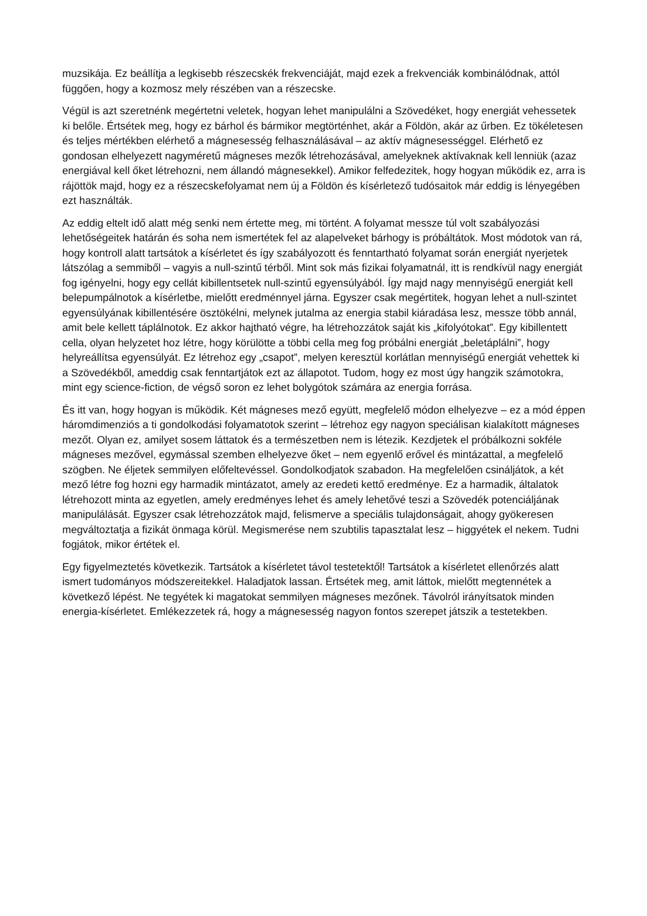muzsikája. Ez beállítja a legkisebb részecskék frekvenciáját, majd ezek a frekvenciák kombinálódnak, attól függően, hogy a kozmosz mely részében van a részecske.
Végül is azt szeretnénk megértetni veletek, hogyan lehet manipulálni a Szövedéket, hogy energiát vehessetek ki belőle. Értsétek meg, hogy ez bárhol és bármikor megtörténhet, akár a Földön, akár az űrben. Ez tökéletesen és teljes mértékben elérhető a mágnesesség felhasználásával – az aktív mágnesességgel. Elérhető ez gondosan elhelyezett nagyméretű mágneses mezők létrehozásával, amelyeknek aktívaknak kell lenniük (azaz energiával kell őket létrehozni, nem állandó mágnesekkel). Amikor felfedezitek, hogy hogyan működik ez, arra is rájöttök majd, hogy ez a részecskefolyamat nem új a Földön és kísérletező tudósaitok már eddig is lényegében ezt használták.
Az eddig eltelt idő alatt még senki nem értette meg, mi történt. A folyamat messze túl volt szabályozási lehetőségeitek határán és soha nem ismertétek fel az alapelveket bárhogy is próbáltátok. Most módotok van rá, hogy kontroll alatt tartsátok a kísérletet és így szabályozott és fenntartható folyamat során energiát nyerjetek látszólag a semmiből – vagyis a null-szintű térből. Mint sok más fizikai folyamatnál, itt is rendkívül nagy energiát fog igényelni, hogy egy cellát kibillentsetek null-szintű egyensúlyából. Így majd nagy mennyiségű energiát kell belepumpálnotok a kísérletbe, mielőtt eredménnyel járna. Egyszer csak megértitek, hogyan lehet a null-szintet egyensúlyának kibillentésére ösztökélni, melynek jutalma az energia stabil kiáradása lesz, messze több annál, amit bele kellett táplálnotok. Ez akkor hajtható végre, ha létrehozzátok saját kis „kifolyótokat”. Egy kibillentett cella, olyan helyzetet hoz létre, hogy körülötte a többi cella meg fog próbálni energiát „beletáplálni”, hogy helyreállítsa egyensúlyát. Ez létrehoz egy „csapot”, melyen keresztül korlátlan mennyiségű energiát vehettek ki a Szövedékből, ameddig csak fenntartjátok ezt az állapotot. Tudom, hogy ez most úgy hangzik számotokra, mint egy science-fiction, de végső soron ez lehet bolygótok számára az energia forrása.
És itt van, hogy hogyan is működik. Két mágneses mező együtt, megfelelő módon elhelyezve – ez a mód éppen háromdimenziós a ti gondolkodási folyamatotok szerint – létrehoz egy nagyon speciálisan kialakított mágneses mezőt. Olyan ez, amilyet sosem láttatok és a természetben nem is létezik. Kezdjetek el próbálkozni sokféle mágneses mezővel, egymással szemben elhelyezve őket – nem egyenlő erővel és mintázattal, a megfelelő szögben. Ne éljetek semmilyen előfeltevéssel. Gondolkodjatok szabadon. Ha megfelelően csináljátok, a két mező létre fog hozni egy harmadik mintázatot, amely az eredeti kettő eredménye. Ez a harmadik, általatok létrehozott minta az egyetlen, amely eredményes lehet és amely lehetővé teszi a Szövedék potenciáljának manipulálását. Egyszer csak létrehozzátok majd, felismerve a speciális tulajdonságait, ahogy gyökeresen megváltoztatja a fizikát önmaga körül. Megismerése nem szubtilis tapasztalat lesz – higgyétek el nekem. Tudni fogjátok, mikor értétek el.
Egy figyelmeztetés következik. Tartsátok a kísérletet távol testetektől! Tartsátok a kísérletet ellenőrzés alatt ismert tudományos módszereitekkel. Haladjatok lassan. Értsétek meg, amit láttok, mielőtt megtennétek a következő lépést. Ne tegyétek ki magatokat semmilyen mágneses mezőnek. Távolról irányítsatok minden energia-kísérletet. Emlékezzetek rá, hogy a mágnesesség nagyon fontos szerepet játszik a testetekben.